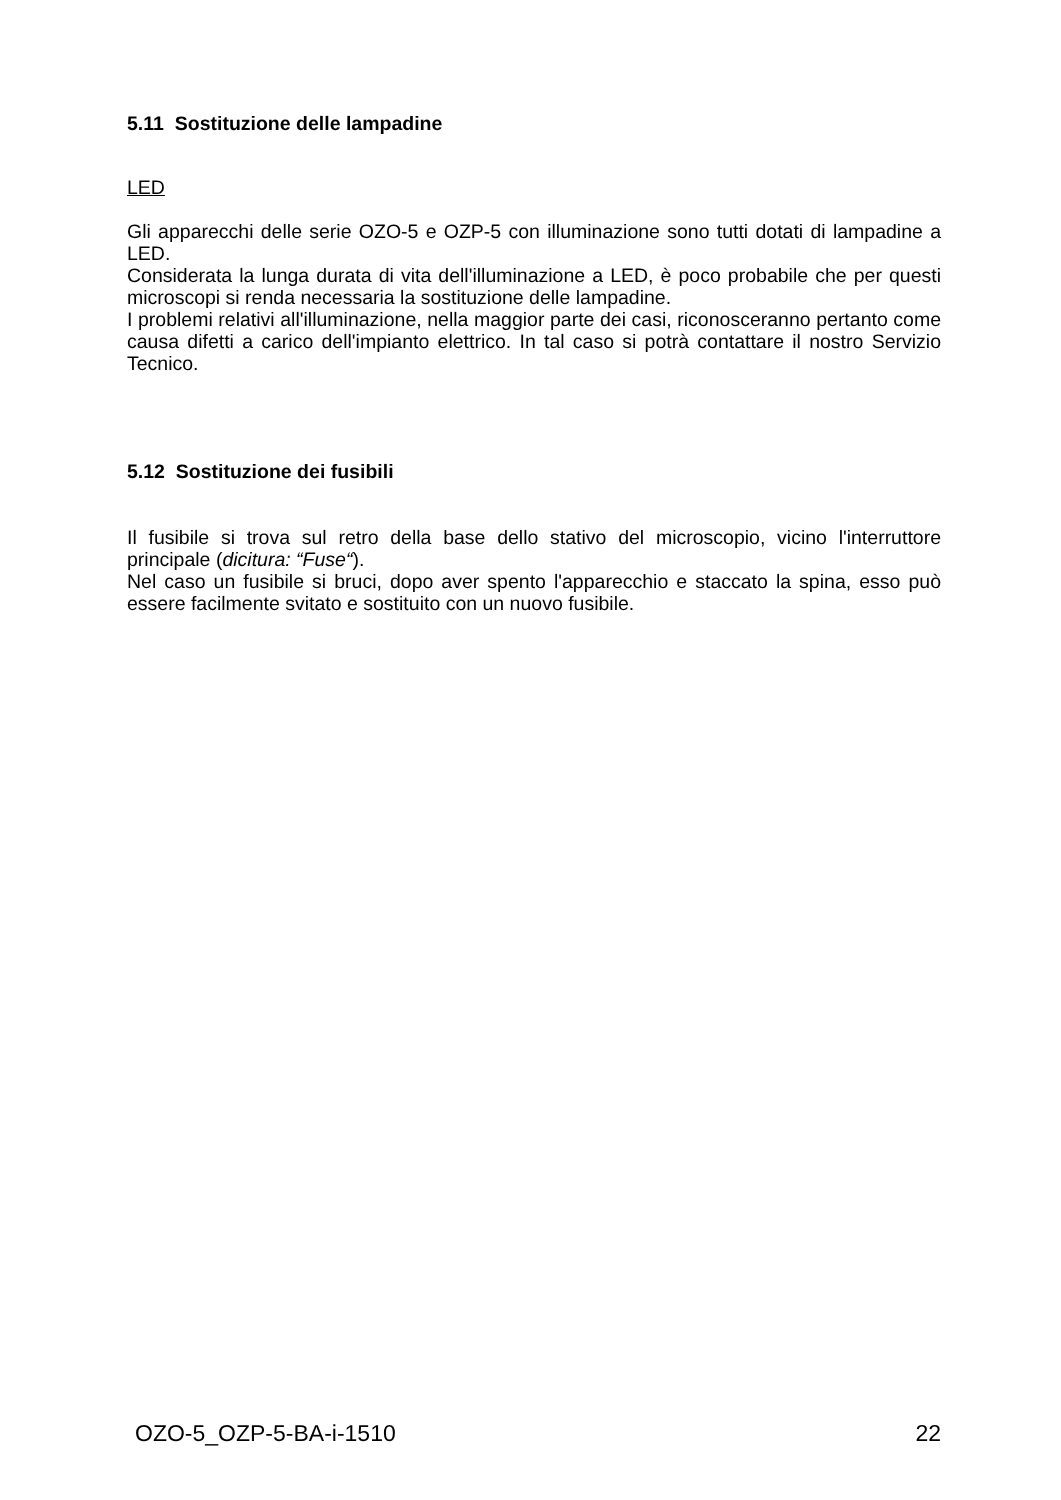5.11 Sostituzione delle lampadine
LED
Gli apparecchi delle serie OZO-5 e OZP-5 con illuminazione sono tutti dotati di lampadine a LED.
Considerata la lunga durata di vita dell'illuminazione a LED, è poco probabile che per questi microscopi si renda necessaria la sostituzione delle lampadine.
I problemi relativi all'illuminazione, nella maggior parte dei casi, riconosceranno pertanto come causa difetti a carico dell'impianto elettrico. In tal caso si potrà contattare il nostro Servizio Tecnico.
5.12 Sostituzione dei fusibili
Il fusibile si trova sul retro della base dello stativo del microscopio, vicino l'interruttore principale (dicitura: “Fuse“).
Nel caso un fusibile si bruci, dopo aver spento l'apparecchio e staccato la spina, esso può essere facilmente svitato e sostituito con un nuovo fusibile.
OZO-5_OZP-5-BA-i-1510 22